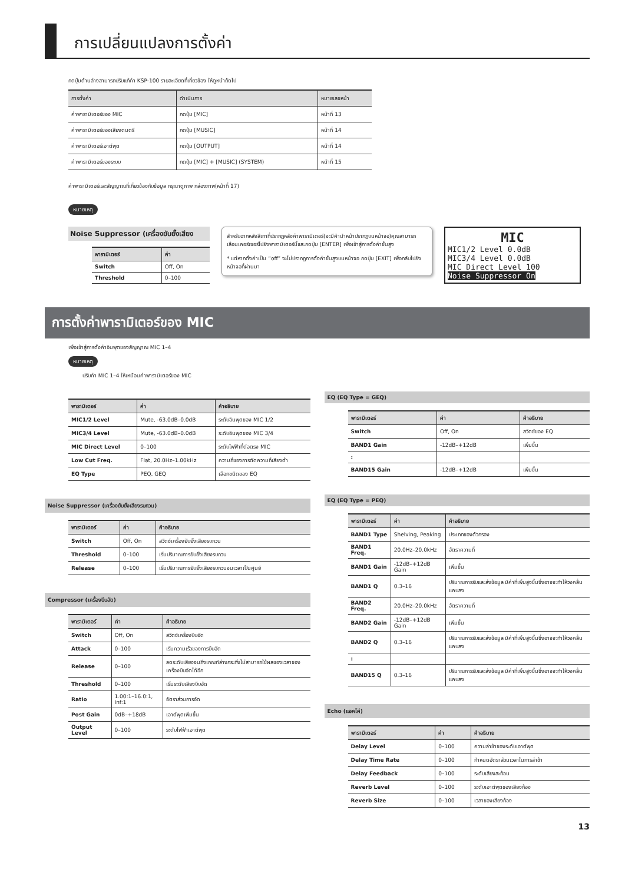การเปลี่ยนแปลงการตั้งค่า
กดปุ่มด้านล่างสามารถปรับแก้ค่า KSP-100 รายละเอียดที่เกี่ยวข้อง ให้ดูหน้าถัดไป
| การตั้งค่า | ดำเนินการ | หมายเลขหน้า |
| --- | --- | --- |
| ค่าพารามิเตอร์ของ MIC | กดปุ่ม [MIC] | หน้าที่ 13 |
| ค่าพารามิเตอร์ของเสียงดนตรี | กดปุ่ม [MUSIC] | หน้าที่ 14 |
| ค่าพารามิเตอร์เอาต์พุต | กดปุ่ม [OUTPUT] | หน้าที่ 14 |
| ค่าพารามิเตอร์ของระบบ | กดปุ่ม [MIC] + [MUSIC] (SYSTEM) | หน้าที่ 15 |
ค่าพารามิเตอร์และสัญญาณที่เกี่ยวข้องกับข้อมูล กรุณาดูภาพ กล่องภาพ(หน้าที่ 17)
หมายเหตุ
Noise Suppressor (เครื่องยับยั้งเสียง
| พารามิเตอร์ | ค่า |
| --- | --- |
| Switch | Off, On |
| Threshold | 0–100 |
สำหรับฉากหลังสีเทาที่ปรากฏหลังค่าพารามิเตอร์(จะมีคำนำหน้าปรากฏบนหน้าจอ)คุณสามารถเลื่อนเคอร์เซอร์ไปยังพารามิเตอร์นี้และกดปุ่ม [ENTER] เพื่อเข้าสู่การตั้งค่าขั้นสูง
* แต่หากตั้งค่าเป็น “off” จะไม่ปรากฏการตั้งค่าขั้นสูงบนหน้าจอ กดปุ่ม [EXIT] เพื่อกลับไปยังหน้าจอที่ผ่านมา
MIC
MIC1/2 Level 0.0dB
MIC3/4 Level 0.0dB
MIC Direct Level 100
Noise Suppressor On
การตั้งค่าพารามิเตอร์ของ MIC
เพื่อเข้าสู่การตั้งค่าอินพุตของสัญญาณ MIC 1–4
หมายเหตุ
ปรับค่า MIC 1–4 ให้เหมือนค่าพารามิเตอร์ของ MIC
| พารามิเตอร์ | ค่า | คำอธิบาย |
| --- | --- | --- |
| MIC1/2 Level | Mute, -63.0dB–0.0dB | ระดับอินพุตของ MIC 1/2 |
| MIC3/4 Level | Mute, -63.0dB–0.0dB | ระดับอินพุตของ MIC 3/4 |
| MIC Direct Level | 0–100 | ระดับไฟฟ้าที่ต่อตรง MIC |
| Low Cut Freq. | Flat, 20.0Hz–1.00kHz | ความถี่ของการตัดความถี่เสียงต่ำ |
| EQ Type | PEQ, GEQ | เลือกชนิดของ EQ |
Noise Suppressor (เครื่องยับยั้งเสียงรบกวน)
| พารามิเตอร์ | ค่า | คำอธิบาย |
| --- | --- | --- |
| Switch | Off, On | สวิตซ์เครื่องยับยั้งเสียงรบกวน |
| Threshold | 0–100 | เริ่มปริมาณการยับยั้งเสียงรบกวน |
| Release | 0–100 | เริ่มปริมาณการยับยั้งเสียงรบกวนจนเวลาเป็นศูนย์ |
Compressor (เครื่องบีบอัด)
| พารามิเตอร์ | ค่า | คำอธิบาย |
| --- | --- | --- |
| Switch | Off, On | สวิตซ์เครื่องบีบอัด |
| Attack | 0–100 | เริ่มความเร็วของการบีบอัด |
| Release | 0–100 | ลดระดับเสียงจนถึงเกณฑ์ล่างกระทั่งไม่สามารถใช้ผลของเวลาของเครื่องบีบอัดได้อีก |
| Threshold | 0–100 | เริ่มระดับเสียงบีบอัด |
| Ratio | 1.00:1–16.0:1, Inf:1 | อัตราส่วนการอัด |
| Post Gain | 0dB–+18dB | เอาต์พุตเพิ่มขึ้น |
| Output Level | 0–100 | ระดับไฟฟ้าเอาต์พุต |
EQ (EQ Type = GEQ)
| พารามิเตอร์ | ค่า | คำอธิบาย |
| --- | --- | --- |
| Switch | Off, On | สวิตซ์ของ EQ |
| BAND1 Gain | -12dB–+12dB | เพิ่มขึ้น |
| : | | |
| BAND15 Gain | -12dB–+12dB | เพิ่มขึ้น |
EQ (EQ Type = PEQ)
| พารามิเตอร์ | ค่า | คำอธิบาย |
| --- | --- | --- |
| BAND1 Type | Shelving, Peaking | ประเภทของตัวกรอง |
| BAND1 Freq. | 20.0Hz–20.0kHz | อัตราความถี่ |
| BAND1 Gain | -12dB–+12dB Gain | เพิ่มขึ้น |
| BAND1 Q | 0.3–16 | ปริมาณการรับและส่งข้อมูล มีค่าที่เพิ่มสูงขึ้นซึ่งอาจจะทำให้วงคลื่นแคบลง |
| BAND2 Freq. | 20.0Hz–20.0kHz | อัตราความถี่ |
| BAND2 Gain | -12dB–+12dB Gain | เพิ่มขึ้น |
| BAND2 Q | 0.3–16 | ปริมาณการรับและส่งข้อมูล มีค่าที่เพิ่มสูงขึ้นซึ่งอาจจะทำให้วงคลื่นแคบลง |
| : | | |
| BAND15 Q | 0.3–16 | ปริมาณการรับและส่งข้อมูล มีค่าที่เพิ่มสูงขึ้นซึ่งอาจจะทำให้วงคลื่นแคบลง |
Echo (แอคโค่)
| พารามิเตอร์ | ค่า | คำอธิบาย |
| --- | --- | --- |
| Delay Level | 0–100 | ความล่าช้าของระดับเอาต์พุต |
| Delay Time Rate | 0–100 | กำหนดอัตราส่วนเวลาในการล่าช้า |
| Delay Feedback | 0–100 | ระดับเสียงสะท้อน |
| Reverb Level | 0–100 | ระดับเอาต์พุตของเสียงก้อง |
| Reverb Size | 0–100 | เวลาของเสียงก้อง |
13